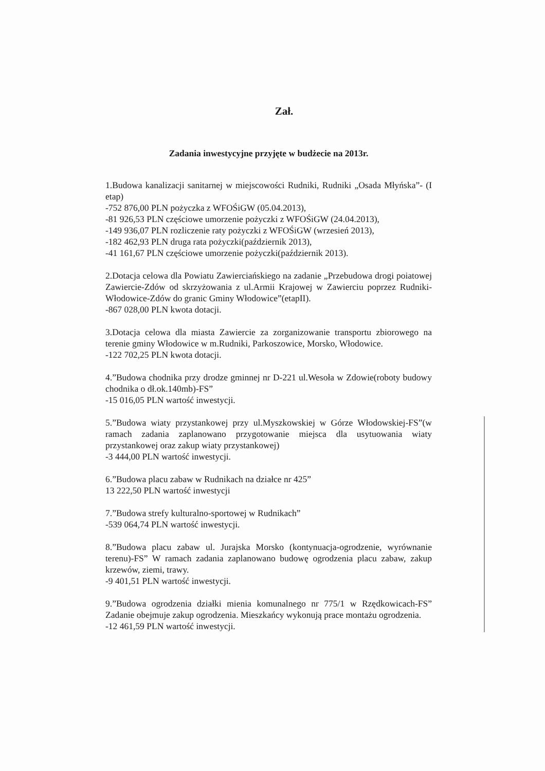Zał.
Zadania inwestycyjne przyjęte w budżecie na 2013r.
1.Budowa kanalizacji sanitarnej w miejscowości Rudniki, Rudniki „Osada Młyńska”- (I etap)
-752 876,00 PLN pożyczka z WFOŚiGW (05.04.2013),
-81 926,53 PLN częściowe umorzenie pożyczki z WFOŚiGW (24.04.2013),
-149 936,07 PLN rozliczenie raty pożyczki z WFOŚiGW (wrzesień 2013),
-182 462,93 PLN druga rata pożyczki(październik 2013),
-41 161,67 PLN częściowe umorzenie pożyczki(październik 2013).
2.Dotacja celowa dla Powiatu Zawierciańskiego na zadanie „Przebudowa drogi poiatowej Zawiercie-Zdów od skrzyżowania z ul.Armii Krajowej w Zawierciu poprzez Rudniki-Włodowice-Zdów do granic Gminy Włodowice”(etapII).
-867 028,00 PLN kwota dotacji.
3.Dotacja celowa dla miasta Zawiercie za zorganizowanie transportu zbiorowego na terenie gminy Włodowice w m.Rudniki, Parkoszowice, Morsko, Włodowice.
-122 702,25 PLN kwota dotacji.
4.”Budowa chodnika przy drodze gminnej nr D-221 ul.Wesoła w Zdowie(roboty budowy chodnika o dł.ok.140mb)-FS”
-15 016,05 PLN wartość inwestycji.
5.”Budowa wiaty przystankowej przy ul.Myszkowskiej w Górze Włodowskiej-FS”(w ramach zadania zaplanowano przygotowanie miejsca dla usytuowania wiaty przystankowej oraz zakup wiaty przystankowej)
-3 444,00 PLN wartość inwestycji.
6.”Budowa placu zabaw w Rudnikach na działce nr 425”
13 222,50 PLN wartość inwestycji
7.”Budowa strefy kulturalno-sportowej w Rudnikach”
-539 064,74 PLN wartość inwestycji.
8.”Budowa placu zabaw ul. Jurajska Morsko (kontynuacja-ogrodzenie, wyrównanie terenu)-FS” W ramach zadania zaplanowano budowę ogrodzenia placu zabaw, zakup krzewów, ziemi, trawy.
-9 401,51 PLN wartość inwestycji.
9.”Budowa ogrodzenia działki mienia komunalnego nr 775/1 w Rzędkowicach-FS” Zadanie obejmuje zakup ogrodzenia. Mieszkańcy wykonują prace montażu ogrodzenia.
-12 461,59 PLN wartość inwestycji.